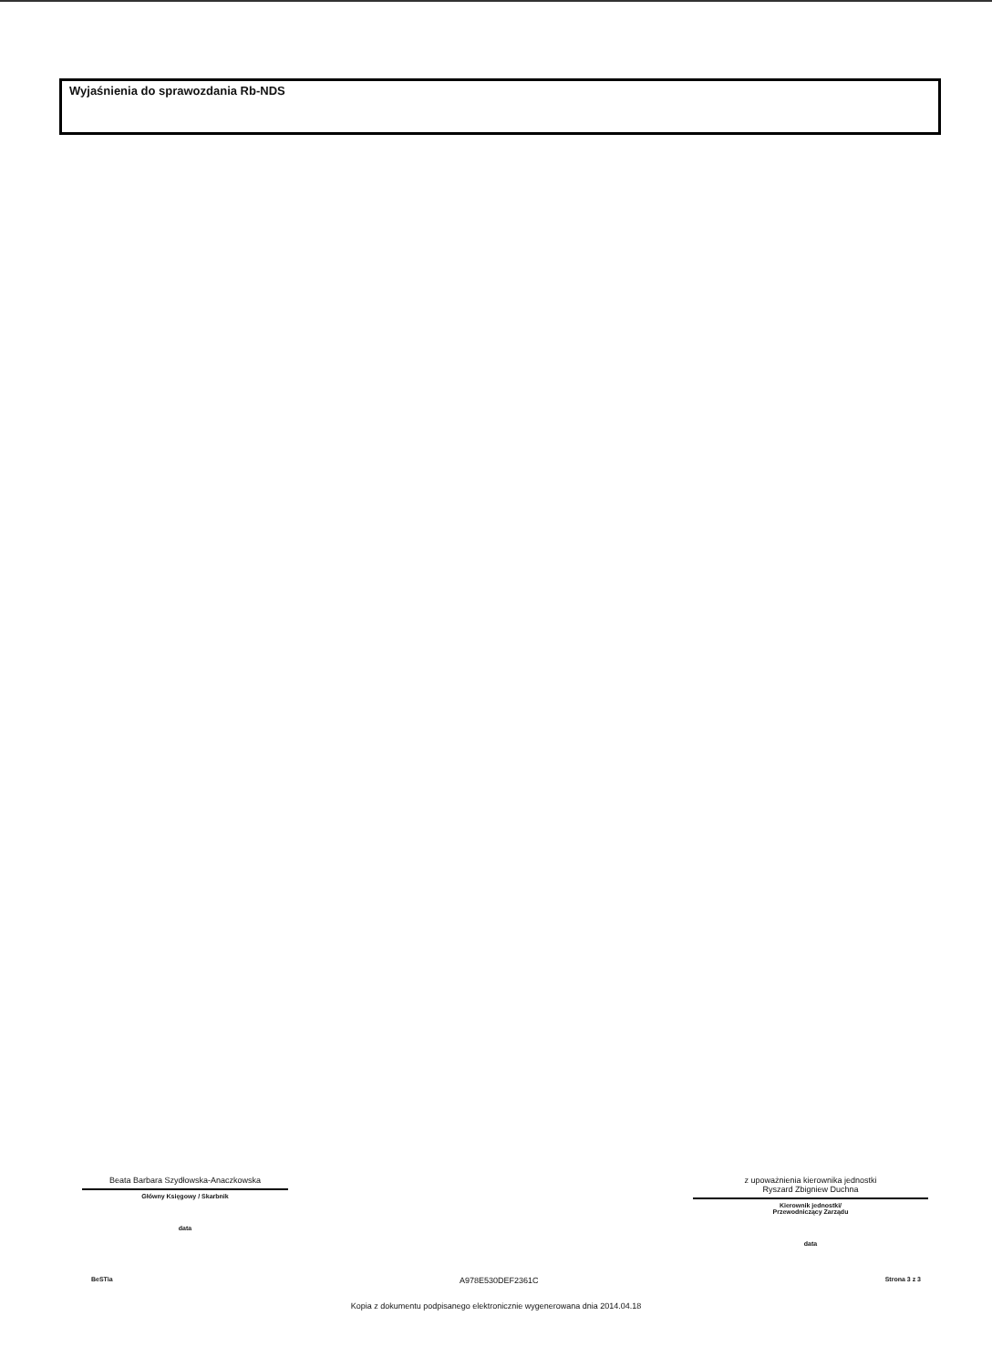Wyjaśnienia do sprawozdania Rb-NDS
Beata Barbara Szydłowska-Anaczkowska
Główny Księgowy / Skarbnik
data
z upoważnienia kierownika jednostki
Ryszard Zbigniew Duchna
Kierownik jednostki/
Przewodniczący Zarządu
data
BeSTia A978E530DEF2361C Strona 3 z 3
Kopia z dokumentu podpisanego elektronicznie wygenerowana dnia 2014.04.18